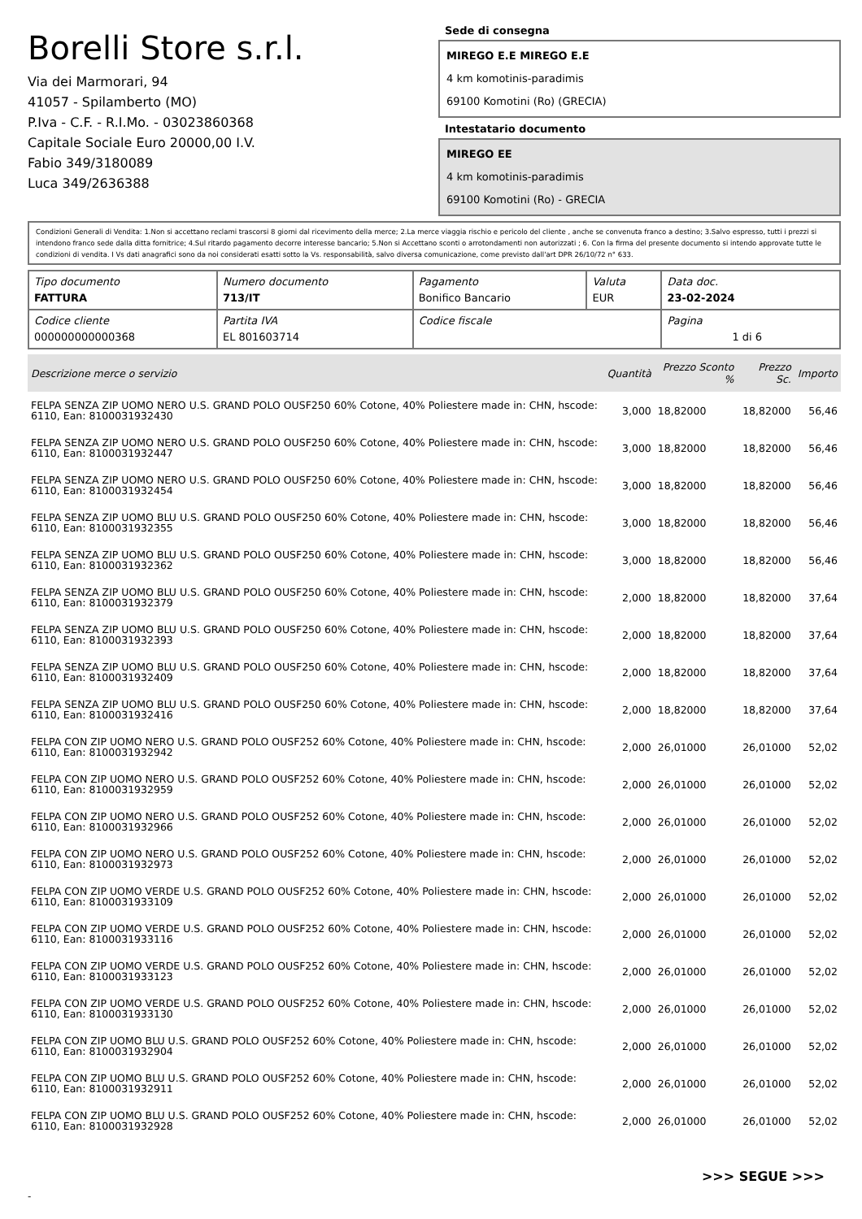Borelli Store s.r.l.
Via dei Marmorari, 94
41057 - Spilamberto (MO)
P.Iva - C.F. - R.I.Mo. - 03023860368
Capitale Sociale Euro 20000,00 I.V.
Fabio 349/3180089
Luca 349/2636388
Sede di consegna
MIREGO E.E MIREGO E.E
4 km komotinis-paradimis
69100 Komotini (Ro) (GRECIA)
Intestatario documento
MIREGO EE
4 km komotinis-paradimis
69100 Komotini (Ro) - GRECIA
Condizioni Generali di Vendita: 1.Non si accettano reclami trascorsi 8 giorni dal ricevimento della merce; 2.La merce viaggia rischio e pericolo del cliente , anche se convenuta franco a destino; 3.Salvo espresso, tutti i prezzi si intendono franco sede dalla ditta fornitrice; 4.Sul ritardo pagamento decorre interesse bancario; 5.Non si Accettano sconti o arrotondamenti non autorizzati ; 6. Con la firma del presente documento si intendo approvate tutte le condizioni di vendita. I Vs dati anagrafici sono da noi considerati esatti sotto la Vs. responsabilità, salvo diversa comunicazione, come previsto dall'art DPR 26/10/72 n° 633.
| Tipo documento FATTURA | Numero documento 713/IT | Pagamento Bonifico Bancario | Valuta EUR | Data doc. 23-02-2024 |
| Codice cliente 000000000000368 | Partita IVA EL 801603714 | Codice fiscale | | Pagina 1 di 6 |
| Descrizione merce o servizio | Quantità | Prezzo Sconto % | Prezzo Sc. | Importo |
| --- | --- | --- | --- | --- |
| FELPA SENZA ZIP UOMO NERO U.S. GRAND POLO OUSF250 60% Cotone, 40% Poliestere made in: CHN, hscode: 6110, Ean: 8100031932430 | 3,000 | 18,82000 | 18,82000 | 56,46 |
| FELPA SENZA ZIP UOMO NERO U.S. GRAND POLO OUSF250 60% Cotone, 40% Poliestere made in: CHN, hscode: 6110, Ean: 8100031932447 | 3,000 | 18,82000 | 18,82000 | 56,46 |
| FELPA SENZA ZIP UOMO NERO U.S. GRAND POLO OUSF250 60% Cotone, 40% Poliestere made in: CHN, hscode: 6110, Ean: 8100031932454 | 3,000 | 18,82000 | 18,82000 | 56,46 |
| FELPA SENZA ZIP UOMO BLU U.S. GRAND POLO OUSF250 60% Cotone, 40% Poliestere made in: CHN, hscode: 6110, Ean: 8100031932355 | 3,000 | 18,82000 | 18,82000 | 56,46 |
| FELPA SENZA ZIP UOMO BLU U.S. GRAND POLO OUSF250 60% Cotone, 40% Poliestere made in: CHN, hscode: 6110, Ean: 8100031932362 | 3,000 | 18,82000 | 18,82000 | 56,46 |
| FELPA SENZA ZIP UOMO BLU U.S. GRAND POLO OUSF250 60% Cotone, 40% Poliestere made in: CHN, hscode: 6110, Ean: 8100031932379 | 2,000 | 18,82000 | 18,82000 | 37,64 |
| FELPA SENZA ZIP UOMO BLU U.S. GRAND POLO OUSF250 60% Cotone, 40% Poliestere made in: CHN, hscode: 6110, Ean: 8100031932393 | 2,000 | 18,82000 | 18,82000 | 37,64 |
| FELPA SENZA ZIP UOMO BLU U.S. GRAND POLO OUSF250 60% Cotone, 40% Poliestere made in: CHN, hscode: 6110, Ean: 8100031932409 | 2,000 | 18,82000 | 18,82000 | 37,64 |
| FELPA SENZA ZIP UOMO BLU U.S. GRAND POLO OUSF250 60% Cotone, 40% Poliestere made in: CHN, hscode: 6110, Ean: 8100031932416 | 2,000 | 18,82000 | 18,82000 | 37,64 |
| FELPA CON ZIP UOMO NERO U.S. GRAND POLO OUSF252 60% Cotone, 40% Poliestere made in: CHN, hscode: 6110, Ean: 8100031932942 | 2,000 | 26,01000 | 26,01000 | 52,02 |
| FELPA CON ZIP UOMO NERO U.S. GRAND POLO OUSF252 60% Cotone, 40% Poliestere made in: CHN, hscode: 6110, Ean: 8100031932959 | 2,000 | 26,01000 | 26,01000 | 52,02 |
| FELPA CON ZIP UOMO NERO U.S. GRAND POLO OUSF252 60% Cotone, 40% Poliestere made in: CHN, hscode: 6110, Ean: 8100031932966 | 2,000 | 26,01000 | 26,01000 | 52,02 |
| FELPA CON ZIP UOMO NERO U.S. GRAND POLO OUSF252 60% Cotone, 40% Poliestere made in: CHN, hscode: 6110, Ean: 8100031932973 | 2,000 | 26,01000 | 26,01000 | 52,02 |
| FELPA CON ZIP UOMO VERDE U.S. GRAND POLO OUSF252 60% Cotone, 40% Poliestere made in: CHN, hscode: 6110, Ean: 8100031933109 | 2,000 | 26,01000 | 26,01000 | 52,02 |
| FELPA CON ZIP UOMO VERDE U.S. GRAND POLO OUSF252 60% Cotone, 40% Poliestere made in: CHN, hscode: 6110, Ean: 8100031933116 | 2,000 | 26,01000 | 26,01000 | 52,02 |
| FELPA CON ZIP UOMO VERDE U.S. GRAND POLO OUSF252 60% Cotone, 40% Poliestere made in: CHN, hscode: 6110, Ean: 8100031933123 | 2,000 | 26,01000 | 26,01000 | 52,02 |
| FELPA CON ZIP UOMO VERDE U.S. GRAND POLO OUSF252 60% Cotone, 40% Poliestere made in: CHN, hscode: 6110, Ean: 8100031933130 | 2,000 | 26,01000 | 26,01000 | 52,02 |
| FELPA CON ZIP UOMO BLU U.S. GRAND POLO OUSF252 60% Cotone, 40% Poliestere made in: CHN, hscode: 6110, Ean: 8100031932904 | 2,000 | 26,01000 | 26,01000 | 52,02 |
| FELPA CON ZIP UOMO BLU U.S. GRAND POLO OUSF252 60% Cotone, 40% Poliestere made in: CHN, hscode: 6110, Ean: 8100031932911 | 2,000 | 26,01000 | 26,01000 | 52,02 |
| FELPA CON ZIP UOMO BLU U.S. GRAND POLO OUSF252 60% Cotone, 40% Poliestere made in: CHN, hscode: 6110, Ean: 8100031932928 | 2,000 | 26,01000 | 26,01000 | 52,02 |
>>> SEGUE >>>
-